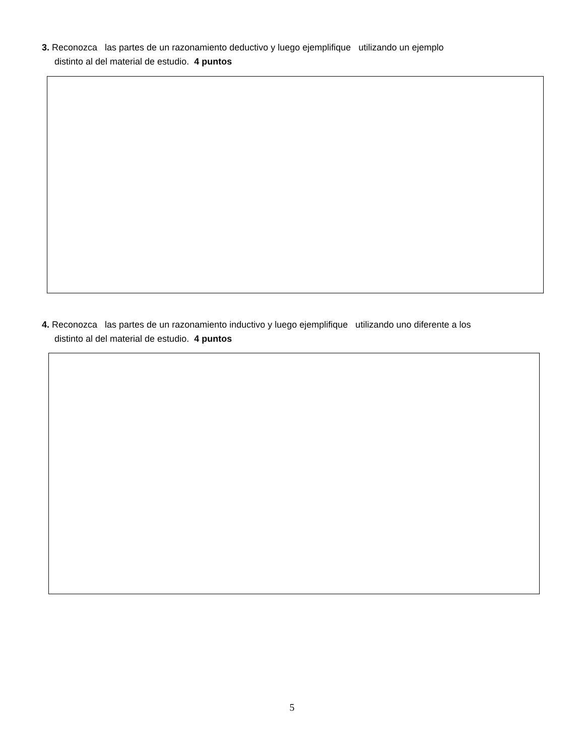3. Reconozca las partes de un razonamiento deductivo y luego ejemplifique utilizando un ejemplo
distinto al del material de estudio. 4 puntos
4. Reconozca las partes de un razonamiento inductivo y luego ejemplifique utilizando uno diferente a los
distinto al del material de estudio. 4 puntos
5